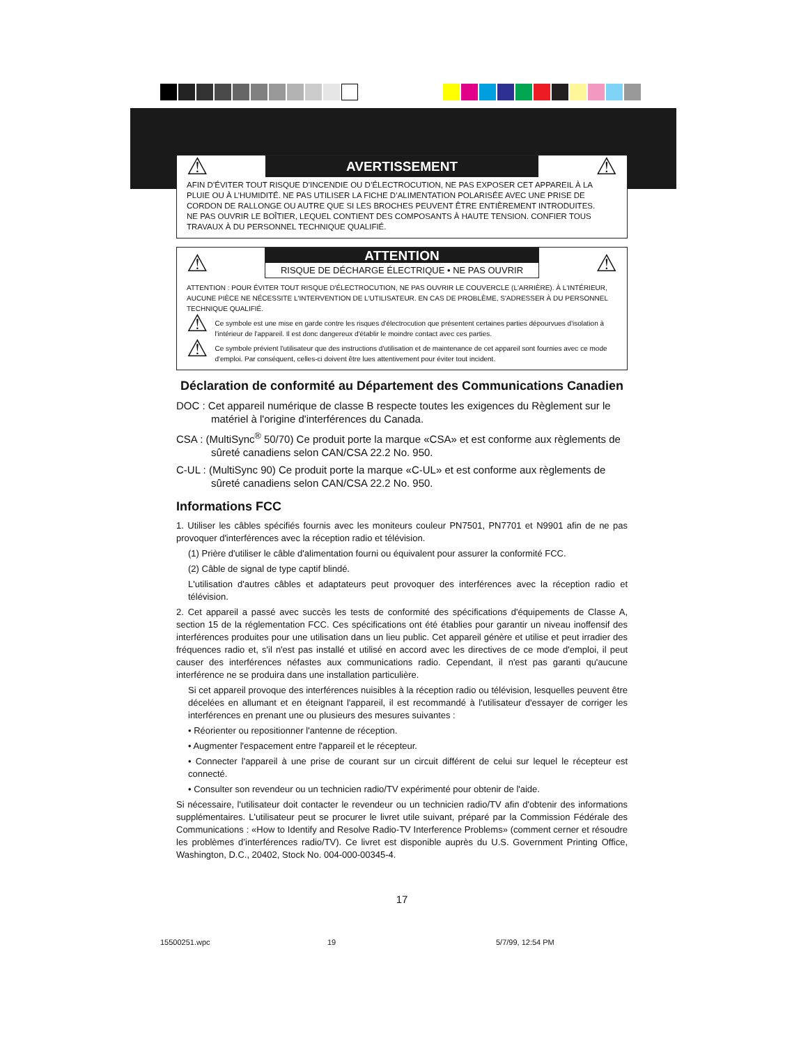⚠
AVERTISSEMENT
⚠
AFIN D’ÉVITER TOUT RISQUE D’INCENDIE OU D’ÉLECTROCUTION, NE PAS EXPOSER CET APPAREIL À LA PLUIE OU À L’HUMIDITÉ. NE PAS UTILISER LA FICHE D’ALIMENTATION POLARISÉE AVEC UNE PRISE DE CORDON DE RALLONGE OU AUTRE QUE SI LES BROCHES PEUVENT ÊTRE ENTIÈREMENT INTRODUITES.
NE PAS OUVRIR LE BOÎTIER, LEQUEL CONTIENT DES COMPOSANTS À HAUTE TENSION. CONFIER TOUS TRAVAUX À DU PERSONNEL TECHNIQUE QUALIFIÉ.
⚠
ATTENTION
RISQUE DE DÉCHARGE ÉLECTRIQUE • NE PAS OUVRIR
⚠
ATTENTION : POUR ÉVITER TOUT RISQUE D'ÉLECTROCUTION, NE PAS OUVRIR LE COUVERCLE (L'ARRIÈRE). À L'INTÉRIEUR, AUCUNE PIÈCE NE NÉCESSITE L'INTERVENTION DE L'UTILISATEUR. EN CAS DE PROBLÈME, S'ADRESSER À DU PERSONNEL TECHNIQUE QUALIFIÉ.
⚠ Ce symbole est une mise en garde contre les risques d'électrocution que présentent certaines parties dépourvues d'isolation à l'intérieur de l'appareil. Il est donc dangereux d'établir le moindre contact avec ces parties.
⚠ Ce symbole prévient l'utilisateur que des instructions d'utilisation et de maintenance de cet appareil sont fournies avec ce mode d'emploi. Par conséquent, celles-ci doivent être lues attentivement pour éviter tout incident.
Déclaration de conformité au Département des Communications Canadien
DOC : Cet appareil numérique de classe B respecte toutes les exigences du Règlement sur le matériel à l'origine d'interférences du Canada.
CSA : (MultiSync<sup>®</sup> 50/70) Ce produit porte la marque «CSA» et est conforme aux règlements de sûreté canadiens selon CAN/CSA 22.2 No. 950.
C-UL : (MultiSync 90) Ce produit porte la marque «C-UL» et est conforme aux règlements de sûreté canadiens selon CAN/CSA 22.2 No. 950.
Informations FCC
1. Utiliser les câbles spécifiés fournis avec les moniteurs couleur PN7501, PN7701 et N9901 afin de ne pas provoquer d'interférences avec la réception radio et télévision.
(1) Prière d'utiliser le câble d'alimentation fourni ou équivalent pour assurer la conformité FCC.
(2) Câble de signal de type captif blindé.
L'utilisation d'autres câbles et adaptateurs peut provoquer des interférences avec la réception radio et télévision.
2. Cet appareil a passé avec succès les tests de conformité des spécifications d'équipements de Classe A, section 15 de la réglementation FCC. Ces spécifications ont été établies pour garantir un niveau inoffensif des interférences produites pour une utilisation dans un lieu public. Cet appareil génère et utilise et peut irradier des fréquences radio et, s'il n'est pas installé et utilisé en accord avec les directives de ce mode d'emploi, il peut causer des interférences néfastes aux communications radio. Cependant, il n'est pas garanti qu'aucune interférence ne se produira dans une installation particulière.
Si cet appareil provoque des interférences nuisibles à la réception radio ou télévision, lesquelles peuvent être décelées en allumant et en éteignant l'appareil, il est recommandé à l'utilisateur d'essayer de corriger les interférences en prenant une ou plusieurs des mesures suivantes :
• Réorienter ou repositionner l'antenne de réception.
• Augmenter l'espacement entre l'appareil et le récepteur.
• Connecter l'appareil à une prise de courant sur un circuit différent de celui sur lequel le récepteur est connecté.
• Consulter son revendeur ou un technicien radio/TV expérimenté pour obtenir de l'aide.
Si nécessaire, l'utilisateur doit contacter le revendeur ou un technicien radio/TV afin d'obtenir des informations supplémentaires. L'utilisateur peut se procurer le livret utile suivant, préparé par la Commission Fédérale des Communications : «How to Identify and Resolve Radio-TV Interference Problems» (comment cerner et résoudre les problèmes d’interférences radio/TV). Ce livret est disponible auprès du U.S. Government Printing Office, Washington, D.C., 20402, Stock No. 004-000-00345-4.
17
15500251.wpc 19 5/7/99, 12:54 PM